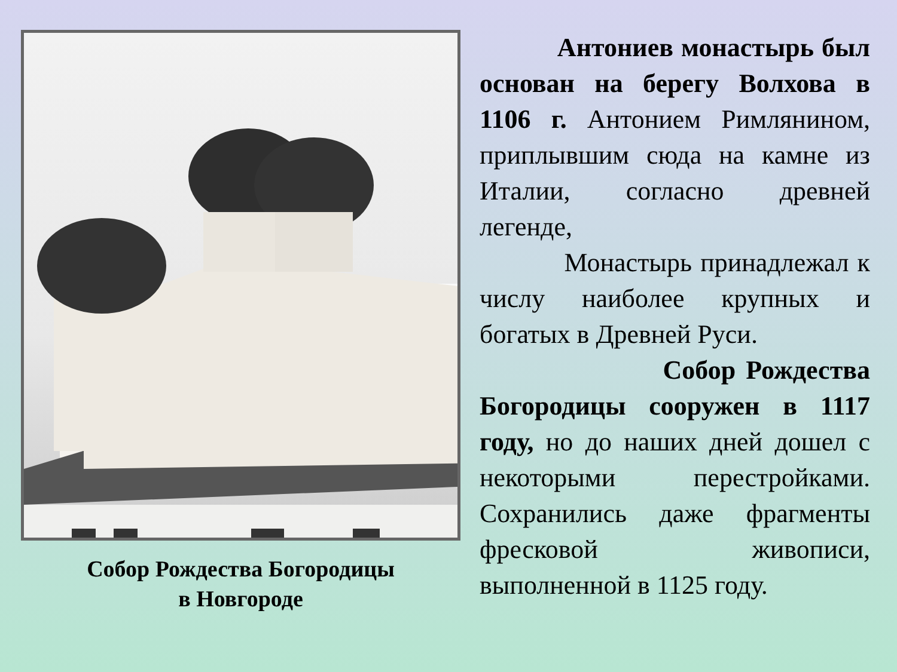Собор Рождества Богородицы
в Новгороде
Антониев монастырь был основан на берегу Волхова в 1106 г. Антонием Римлянином, приплывшим сюда на камне из Италии, согласно древней легенде,
Монастырь принадлежал к числу наиболее крупных и богатых в Древней Руси.
Собор Рождества Богородицы сооружен в 1117 году, но до наших дней дошел с некоторыми перестройками. Сохранились даже фрагменты фресковой живописи, выполненной в 1125 году.